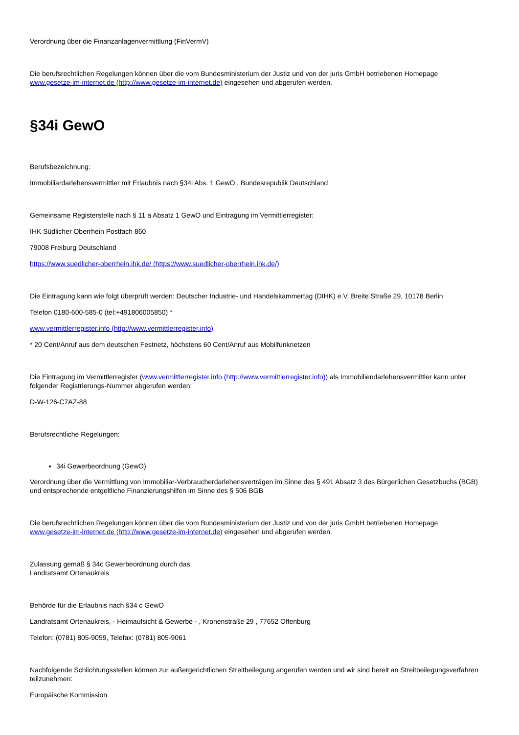Verordnung über die Finanzanlagenvermittlung (FinVermV)
Die berufsrechtlichen Regelungen können über die vom Bundesministerium der Justiz und von der juris GmbH betriebenen Homepage www.gesetze-im-internet.de (http://www.gesetze-im-internet.de) eingesehen und abgerufen werden.
§34i GewO
Berufsbezeichnung:
Immobiliardarlehensvermittler mit Erlaubnis nach §34i Abs. 1 GewO., Bundesrepublik Deutschland
Gemeinsame Registerstelle nach § 11 a Absatz 1 GewO und Eintragung im Vermittlerregister:
IHK Südlicher Oberrhein Postfach 860
79008 Freiburg Deutschland
https://www.suedlicher-oberrhein.ihk.de/ (https://www.suedlicher-oberrhein.ihk.de/)
Die Eintragung kann wie folgt überprüft werden: Deutscher Industrie- und Handelskammertag (DIHK) e.V. Breite Straße 29, 10178 Berlin
Telefon 0180-600-585-0 (tel:+491806005850) *
www.vermittlerregister.info (http://www.vermittlerregister.info)
* 20 Cent/Anruf aus dem deutschen Festnetz, höchstens 60 Cent/Anruf aus Mobilfunknetzen
Die Eintragung im Vermittlerregister (www.vermittlerregister.info (http://www.vermittlerregister.info)) als Immobiliendarlehensvermittler kann unter folgender Registrierungs-Nummer abgerufen werden:
D-W-126-C7AZ-88
Berufsrechtliche Regelungen:
34i Gewerbeordnung (GewO)
Verordnung über die Vermittlung von Immobiliar-Verbraucherdarlehensverträgen im Sinne des § 491 Absatz 3 des Bürgerlichen Gesetzbuchs (BGB) und entsprechende entgeltliche Finanzierungshilfen im Sinne des § 506 BGB
Die berufsrechtlichen Regelungen können über die vom Bundesministerium der Justiz und von der juris GmbH betriebenen Homepage www.gesetze-im-internet.de (http://www.gesetze-im-internet.de) eingesehen und abgerufen werden.
Zulassung gemäß § 34c Gewerbeordnung durch das
Landratsamt Ortenaukreis
Behörde für die Erlaubnis nach §34 c GewO
Landratsamt Ortenaukreis, - Heimaufsicht & Gewerbe - , Kronenstraße 29 , 77652 Offenburg
Telefon: (0781) 805-9059, Telefax: (0781) 805-9061
Nachfolgende Schlichtungsstellen können zur außergerichtlichen Streitbeilegung angerufen werden und wir sind bereit an Streitbeilegungsverfahren teilzunehmen:
Europäische Kommission